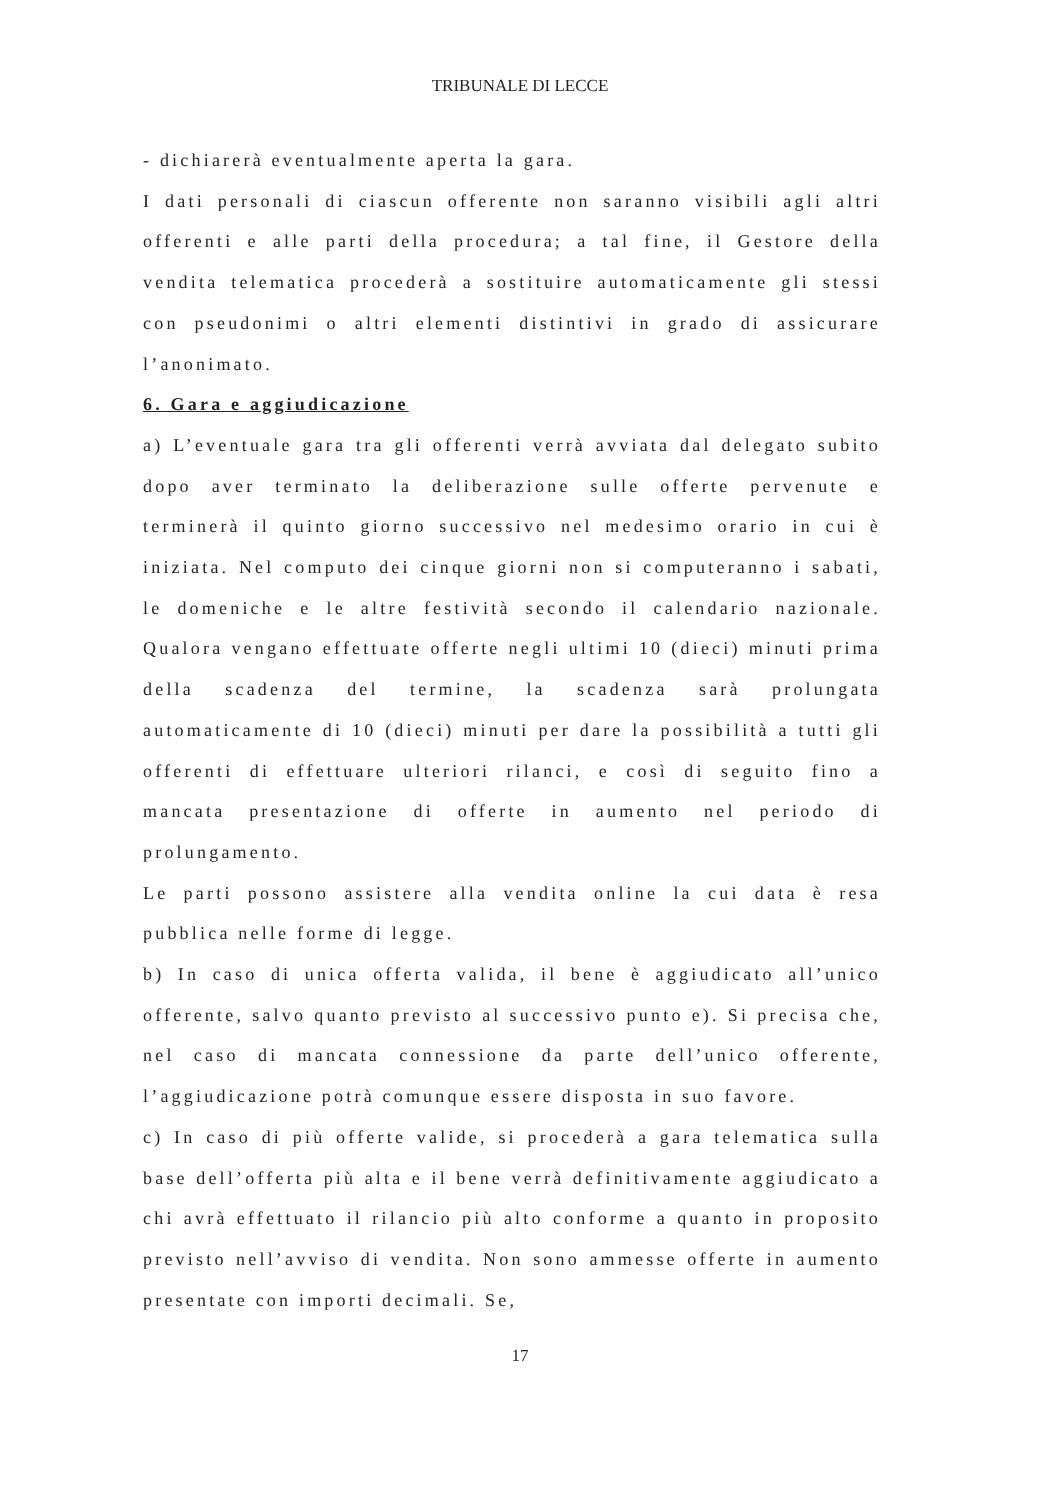TRIBUNALE DI LECCE
- dichiarerà eventualmente aperta la gara.
I dati personali di ciascun offerente non saranno visibili agli altri offerenti e alle parti della procedura; a tal fine, il Gestore della vendita telematica procederà a sostituire automaticamente gli stessi con pseudonimi o altri elementi distintivi in grado di assicurare l’anonimato.
6. Gara e aggiudicazione
a) L’eventuale gara tra gli offerenti verrà avviata dal delegato subito dopo aver terminato la deliberazione sulle offerte pervenute e terminerà il quinto giorno successivo nel medesimo orario in cui è iniziata. Nel computo dei cinque giorni non si computeranno i sabati, le domeniche e le altre festività secondo il calendario nazionale. Qualora vengano effettuate offerte negli ultimi 10 (dieci) minuti prima della scadenza del termine, la scadenza sarà prolungata automaticamente di 10 (dieci) minuti per dare la possibilità a tutti gli offerenti di effettuare ulteriori rilanci, e così di seguito fino a mancata presentazione di offerte in aumento nel periodo di prolungamento.
Le parti possono assistere alla vendita online la cui data è resa pubblica nelle forme di legge.
b) In caso di unica offerta valida, il bene è aggiudicato all’unico offerente, salvo quanto previsto al successivo punto e). Si precisa che, nel caso di mancata connessione da parte dell’unico offerente, l’aggiudicazione potrà comunque essere disposta in suo favore.
c) In caso di più offerte valide, si procederà a gara telematica sulla base dell’offerta più alta e il bene verrà definitivamente aggiudicato a chi avrà effettuato il rilancio più alto conforme a quanto in proposito previsto nell’avviso di vendita. Non sono ammesse offerte in aumento presentate con importi decimali. Se,
17